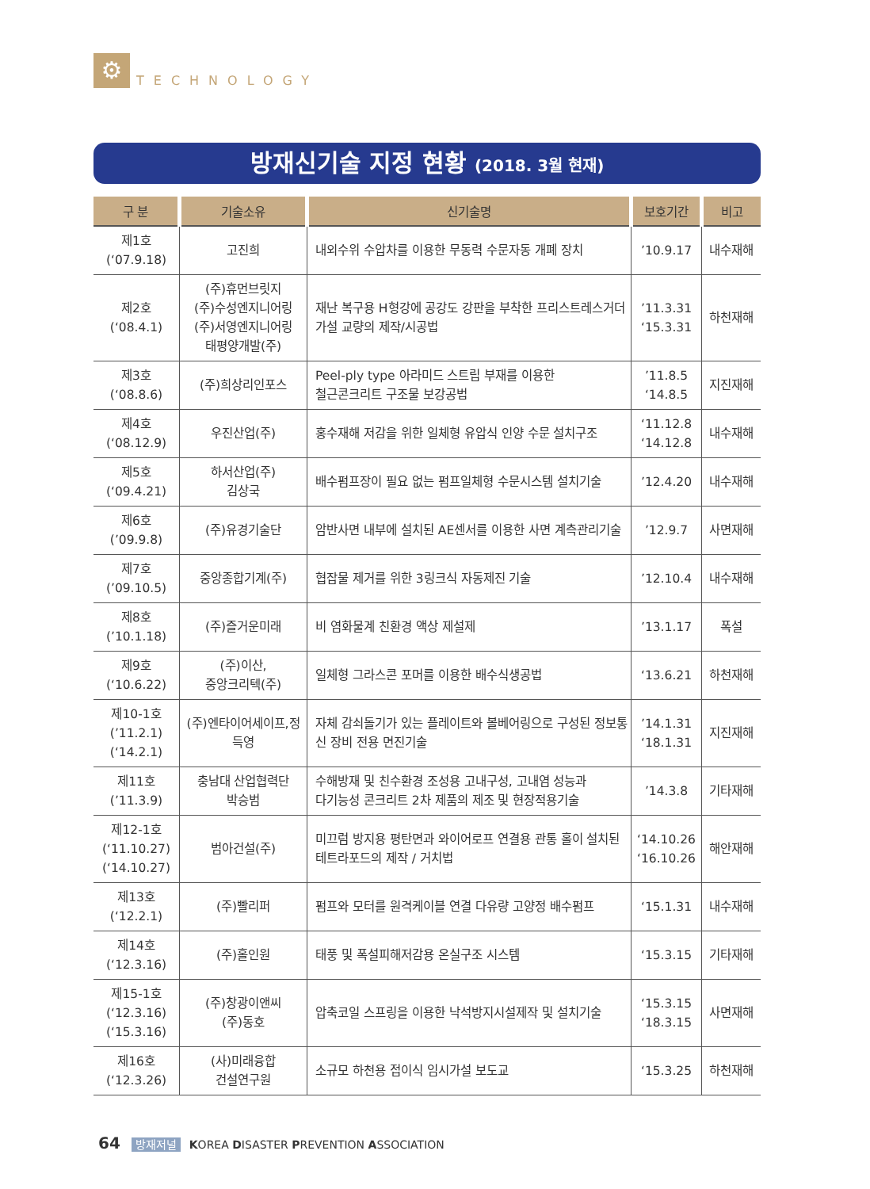⚙ TECHNOLOGY
방재신기술 지정 현황 (2018. 3월 현재)
| 구 분 | 기술소유 | 신기술명 | 보호기간 | 비고 |
| --- | --- | --- | --- | --- |
| 제1호 (‘07.9.18) | 고진희 | 내외수위 수압차를 이용한 무동력 수문자동 개폐 장치 | ’10.9.17 | 내수재해 |
| 제2호 (‘08.4.1) | (주)휴먼브릿지 (주)수성엔지니어링 (주)서영엔지니어링 태평양개발(주) | 재난 복구용 H형강에 공강도 강판을 부착한 프리스트레스거더 가설 교량의 제작/시공법 | ’11.3.31 ‘15.3.31 | 하천재해 |
| 제3호 (‘08.8.6) | (주)희상리인포스 | Peel-ply type 아라미드 스트립 부재를 이용한 철근콘크리트 구조물 보강공법 | ’11.8.5 ‘14.8.5 | 지진재해 |
| 제4호 (‘08.12.9) | 우진산업(주) | 홍수재해 저감을 위한 일체형 유압식 인양 수문 설치구조 | ‘11.12.8 ‘14.12.8 | 내수재해 |
| 제5호 (‘09.4.21) | 하서산업(주) 김상국 | 배수펌프장이 필요 없는 펌프일체형 수문시스템 설치기술 | ’12.4.20 | 내수재해 |
| 제6호 (’09.9.8) | (주)유경기술단 | 암반사면 내부에 설치된 AE센서를 이용한 사면 계측관리기술 | ’12.9.7 | 사면재해 |
| 제7호 (’09.10.5) | 중앙종합기계(주) | 협잡물 제거를 위한 3링크식 자동제진 기술 | ’12.10.4 | 내수재해 |
| 제8호 (’10.1.18) | (주)즐거운미래 | 비 염화물계 친환경 액상 제설제 | ’13.1.17 | 폭설 |
| 제9호 (‘10.6.22) | (주)이산, 중앙크리텍(주) | 일체형 그라스콘 포머를 이용한 배수식생공법 | ‘13.6.21 | 하천재해 |
| 제10-1호 (’11.2.1) (‘14.2.1) | (주)엔타이어세이프,정득영 | 자체 감쇠돌기가 있는 플레이트와 볼베어링으로 구성된 정보통신 장비 전용 면진기술 | ’14.1.31 ‘18.1.31 | 지진재해 |
| 제11호 (’11.3.9) | 충남대 산업협력단 박승범 | 수해방재 및 친수환경 조성용 고내구성, 고내염 성능과 다기능성 콘크리트 2차 제품의 제조 및 현장적용기술 | ’14.3.8 | 기타재해 |
| 제12-1호 (‘11.10.27) (‘14.10.27) | 범아건설(주) | 미끄럼 방지용 평탄면과 와이어로프 연결용 관통 홀이 설치된 테트라포드의 제작 / 거치법 | ‘14.10.26 ‘16.10.26 | 해안재해 |
| 제13호 (‘12.2.1) | (주)빨리퍼 | 펌프와 모터를 원격케이블 연결 다유량 고양정 배수펌프 | ‘15.1.31 | 내수재해 |
| 제14호 (‘12.3.16) | (주)홀인원 | 태풍 및 폭설피해저감용 온실구조 시스템 | ‘15.3.15 | 기타재해 |
| 제15-1호 (‘12.3.16) (‘15.3.16) | (주)창광이앤씨 (주)동호 | 압축코일 스프링을 이용한 낙석방지시설제작 및 설치기술 | ‘15.3.15 ‘18.3.15 | 사면재해 |
| 제16호 (‘12.3.26) | (사)미래융합 건설연구원 | 소규모 하천용 접이식 임시가설 보도교 | ‘15.3.25 | 하천재해 |
64 방재저널 KOREA DISASTER PREVENTION ASSOCIATION